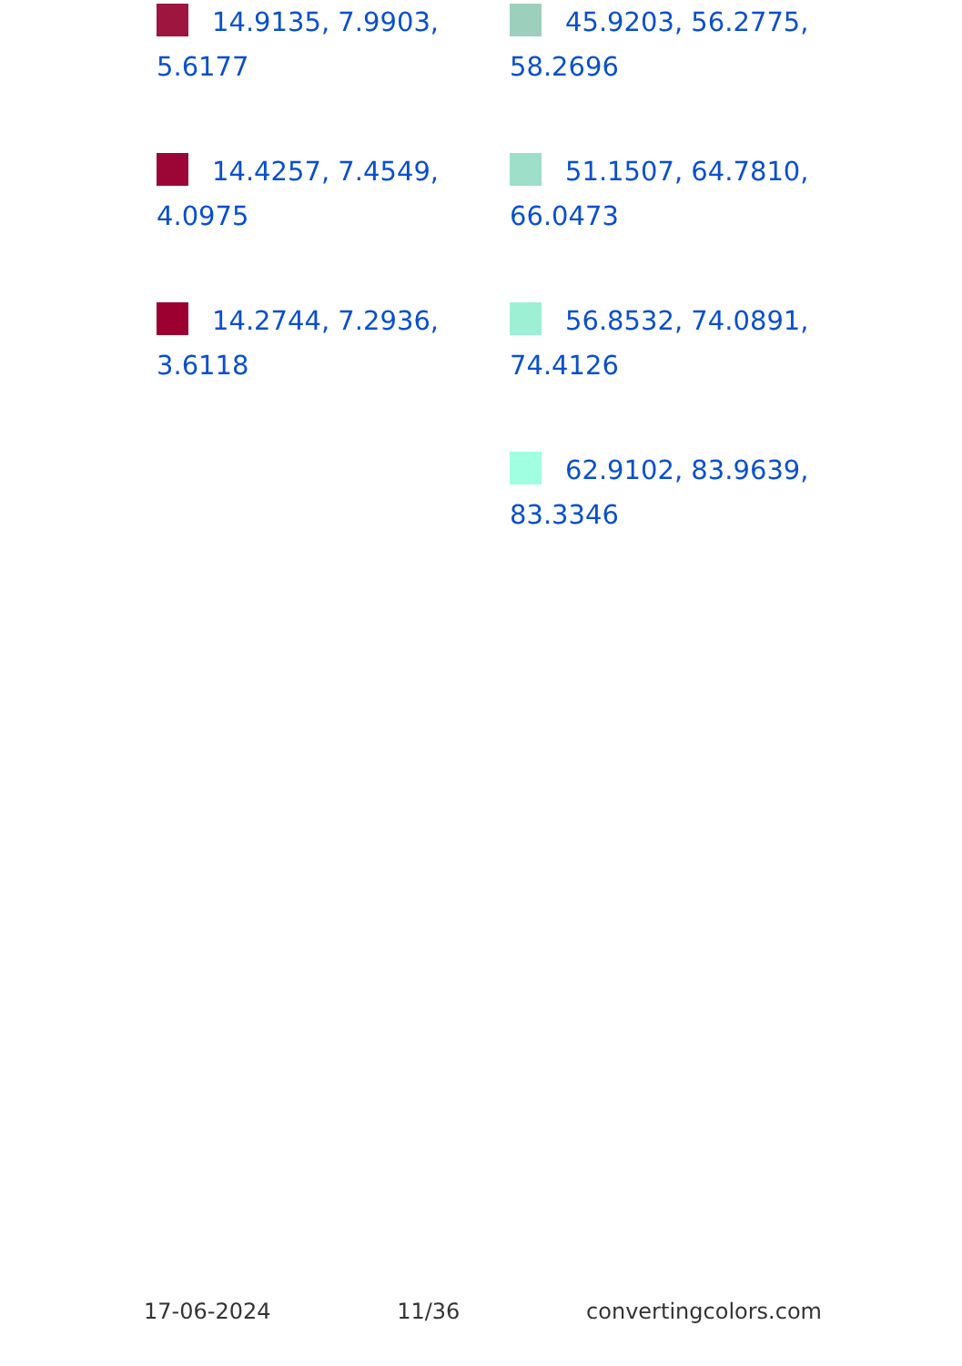14.9135, 7.9903, 5.6177
14.4257, 7.4549, 4.0975
14.2744, 7.2936, 3.6118
45.9203, 56.2775, 58.2696
51.1507, 64.7810, 66.0473
56.8532, 74.0891, 74.4126
62.9102, 83.9639, 83.3346
17-06-2024 11/36 convertingcolors.com